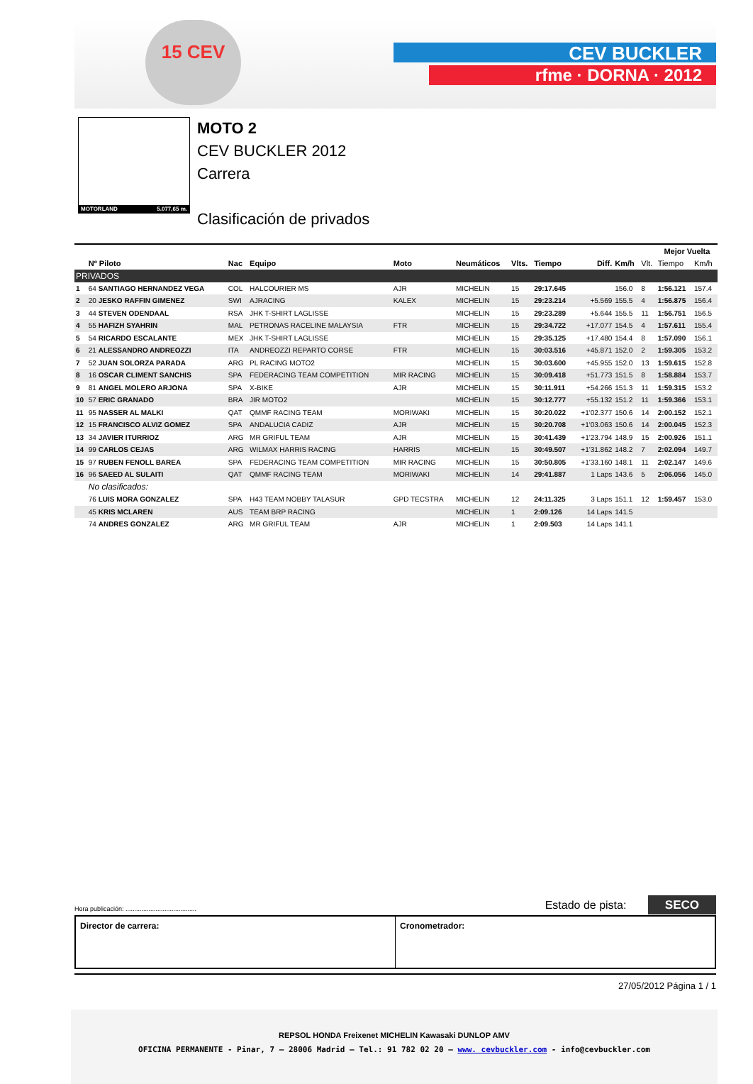15 CEV
CEV BUCKLER
rfme · DORNA · 2012
MOTORLAND 5.077,65 m.
MOTO 2
CEV BUCKLER 2012
Carrera
Clasificación de privados
| | | | | | | | | | | | Mejor Vuelta | |
| --- | --- | --- | --- | --- | --- | --- | --- | --- | --- | --- | --- | --- |
| | Nº Piloto | Nac | Equipo | Moto | Neumáticos | Vlts. | Tiempo | Diff. | Km/h | Vlt. | Tiempo | Km/h |
| PRIVADOS | | | | | | | | | | | | |
| 1 | 64 SANTIAGO HERNANDEZ VEGA | COL | HALCOURIER MS | AJR | MICHELIN | 15 | 29:17.645 | | 156.0 | 8 | 1:56.121 | 157.4 |
| 2 | 20 JESKO RAFFIN GIMENEZ | SWI | AJRACING | KALEX | MICHELIN | 15 | 29:23.214 | +5.569 | 155.5 | 4 | 1:56.875 | 156.4 |
| 3 | 44 STEVEN ODENDAAL | RSA | JHK T-SHIRT LAGLISSE | | MICHELIN | 15 | 29:23.289 | +5.644 | 155.5 | 11 | 1:56.751 | 156.5 |
| 4 | 55 HAFIZH SYAHRIN | MAL | PETRONAS RACELINE MALAYSIA | FTR | MICHELIN | 15 | 29:34.722 | +17.077 | 154.5 | 4 | 1:57.611 | 155.4 |
| 5 | 54 RICARDO ESCALANTE | MEX | JHK T-SHIRT LAGLISSE | | MICHELIN | 15 | 29:35.125 | +17.480 | 154.4 | 8 | 1:57.090 | 156.1 |
| 6 | 21 ALESSANDRO ANDREOZZI | ITA | ANDREOZZI REPARTO CORSE | FTR | MICHELIN | 15 | 30:03.516 | +45.871 | 152.0 | 2 | 1:59.305 | 153.2 |
| 7 | 52 JUAN SOLORZA PARADA | ARG | PL RACING MOTO2 | | MICHELIN | 15 | 30:03.600 | +45.955 | 152.0 | 13 | 1:59.615 | 152.8 |
| 8 | 16 OSCAR CLIMENT SANCHIS | SPA | FEDERACING TEAM COMPETITION | MIR RACING | MICHELIN | 15 | 30:09.418 | +51.773 | 151.5 | 8 | 1:58.884 | 153.7 |
| 9 | 81 ANGEL MOLERO ARJONA | SPA | X-BIKE | AJR | MICHELIN | 15 | 30:11.911 | +54.266 | 151.3 | 11 | 1:59.315 | 153.2 |
| 10 | 57 ERIC GRANADO | BRA | JIR MOTO2 | | MICHELIN | 15 | 30:12.777 | +55.132 | 151.2 | 11 | 1:59.366 | 153.1 |
| 11 | 95 NASSER AL MALKI | QAT | QMMF RACING TEAM | MORIWAKI | MICHELIN | 15 | 30:20.022 | +1'02.377 | 150.6 | 14 | 2:00.152 | 152.1 |
| 12 | 15 FRANCISCO ALVIZ GOMEZ | SPA | ANDALUCIA CADIZ | AJR | MICHELIN | 15 | 30:20.708 | +1'03.063 | 150.6 | 14 | 2:00.045 | 152.3 |
| 13 | 34 JAVIER ITURRIOZ | ARG | MR GRIFUL TEAM | AJR | MICHELIN | 15 | 30:41.439 | +1'23.794 | 148.9 | 15 | 2:00.926 | 151.1 |
| 14 | 99 CARLOS CEJAS | ARG | WILMAX HARRIS RACING | HARRIS | MICHELIN | 15 | 30:49.507 | +1'31.862 | 148.2 | 7 | 2:02.094 | 149.7 |
| 15 | 97 RUBEN FENOLL BAREA | SPA | FEDERACING TEAM COMPETITION | MIR RACING | MICHELIN | 15 | 30:50.805 | +1'33.160 | 148.1 | 11 | 2:02.147 | 149.6 |
| 16 | 96 SAEED AL SULAITI | QAT | QMMF RACING TEAM | MORIWAKI | MICHELIN | 14 | 29:41.887 | 1 Laps | 143.6 | 5 | 2:06.056 | 145.0 |
| | No clasificados: | | | | | | | | | | | |
| | 76 LUIS MORA GONZALEZ | SPA | H43 TEAM NOBBY TALASUR | GPD TECSTRA | MICHELIN | 12 | 24:11.325 | 3 Laps | 151.1 | 12 | 1:59.457 | 153.0 |
| | 45 KRIS MCLAREN | AUS | TEAM BRP RACING | | MICHELIN | 1 | 2:09.126 | 14 Laps | 141.5 | | | |
| | 74 ANDRES GONZALEZ | ARG | MR GRIFUL TEAM | AJR | MICHELIN | 1 | 2:09.503 | 14 Laps | 141.1 | | | |
Hora publicación: ........................................ Estado de pista: SECO
Director de carrera: Cronometrador:
27/05/2012 Página 1 / 1
REPSOL HONDA Freixenet MICHELIN Kawasaki DUNLOP AMV
OFICINA PERMANENTE - Pinar, 7 – 28006 Madrid – Tel.: 91 782 02 20 – www. cevbuckler.com - info@cevbuckler.com